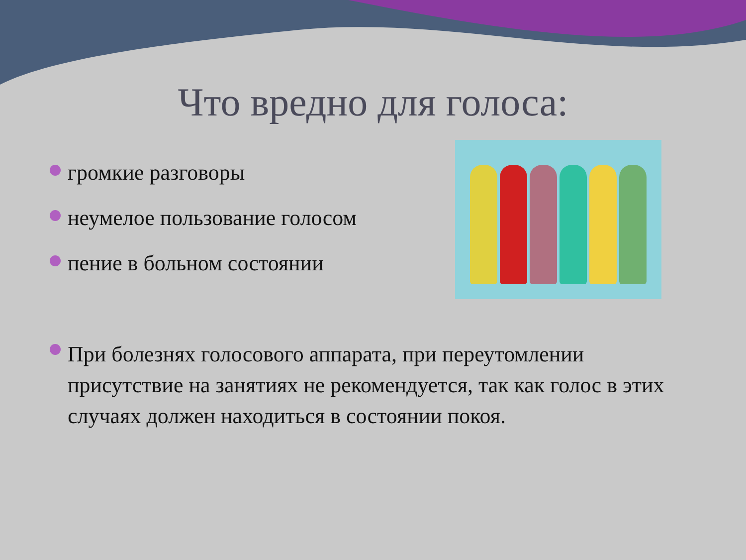Что вредно для голоса:
громкие разговоры
неумелое пользование голосом
пение в больном состоянии
При болезнях голосового аппарата, при переутомлении присутствие на занятиях не рекомендуется, так как голос в этих случаях должен находиться в состоянии покоя.